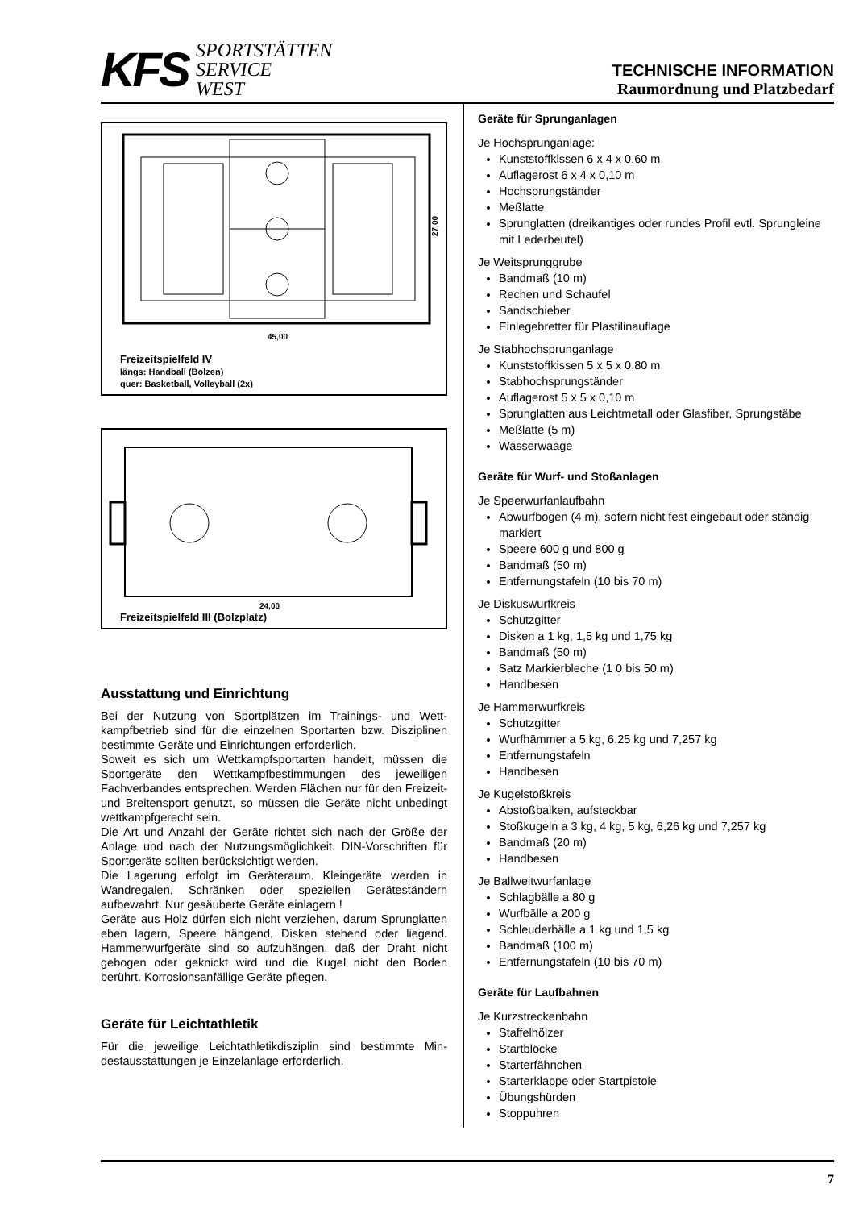KFS
SPORTSTÄTTEN
SERVICE
WEST
TECHNISCHE INFORMATION
Raumordnung und Platzbedarf
45,00
27,00
Freizeitspielfeld IV
längs: Handball (Bolzen)
quer: Basketball, Volleyball (2x)
24,00
Freizeitspielfeld III (Bolzplatz)
Ausstattung und Einrichtung
Bei der Nutzung von Sportplätzen im Trainings- und Wett­kampfbetrieb sind für die einzelnen Sportarten bzw. Disziplinen bestimmte Geräte und Einrichtungen erfor­derlich.
Soweit es sich um Wettkampfsportarten handelt, müssen die Sportgeräte den Wettkampfbestimmungen des jewei­ligen Fachverbandes entsprechen. Werden Flächen nur für den Freizeit- und Breitensport genutzt, so müssen die Geräte nicht unbedingt wettkampfgerecht sein.
Die Art und Anzahl der Geräte richtet sich nach der Größe der Anlage und nach der Nutzungsmöglichkeit. DIN-Vorschriften für Sportgeräte sollten berücksichtigt werden.
Die Lagerung erfolgt im Geräteraum. Kleingeräte werden in Wandregalen, Schränken oder speziellen Geräteständern aufbewahrt. Nur gesäuberte Geräte einlagern !
Geräte aus Holz dürfen sich nicht verziehen, darum Sprunglatten eben lagern, Speere hängend, Disken stehend oder liegend. Hammerwurfgeräte sind so aufzuhängen, daß der Draht nicht gebogen oder geknickt wird und die Kugel nicht den Boden berührt. Korrosionsanfällige Geräte pflegen.
Geräte für Leichtathletik
Für die jeweilige Leichtathletikdisziplin sind bestimmte Min­destausstattungen je Einzelanlage erforderlich.
Geräte für Sprunganlagen
Je Hochsprunganlage:
Kunststoffkissen 6 x 4 x 0,60 m
Auflagerost 6 x 4 x 0,10 m
Hochsprungständer
Meßlatte
Sprunglatten (dreikantiges oder rundes Profil evtl. Sprungleine mit Lederbeutel)
Je Weitsprunggrube
Bandmaß (10 m)
Rechen und Schaufel
Sandschieber
Einlegebretter für Plastilinauflage
Je Stabhochsprunganlage
Kunststoffkissen 5 x 5 x 0,80 m
Stabhochsprungständer
Auflagerost 5 x 5 x 0,10 m
Sprunglatten aus Leichtmetall oder Glasfiber, Sprungstäbe
Meßlatte (5 m)
Wasserwaage
Geräte für Wurf- und Stoßanlagen
Je Speerwurfanlaufbahn
Abwurfbogen (4 m), sofern nicht fest eingebaut oder ständig markiert
Speere 600 g und 800 g
Bandmaß (50 m)
Entfernungstafeln (10 bis 70 m)
Je Diskuswurfkreis
Schutzgitter
Disken a 1 kg, 1,5 kg und 1,75 kg
Bandmaß (50 m)
Satz Markierbleche (1 0 bis 50 m)
Handbesen
Je Hammerwurfkreis
Schutzgitter
Wurfhämmer a 5 kg, 6,25 kg und 7,257 kg
Entfernungstafeln
Handbesen
Je Kugelstoßkreis
Abstoßbalken, aufsteckbar
Stoßkugeln a 3 kg, 4 kg, 5 kg, 6,26 kg und 7,257 kg
Bandmaß (20 m)
Handbesen
Je Ballweitwurfanlage
Schlagbälle a 80 g
Wurfbälle a 200 g
Schleuderbälle a 1 kg und 1,5 kg
Bandmaß (100 m)
Entfernungstafeln (10 bis 70 m)
Geräte für Laufbahnen
Je Kurzstreckenbahn
Staffelhölzer
Startblöcke
Starterfähnchen
Starterklappe oder Startpistole
Übungshürden
Stoppuhren
7